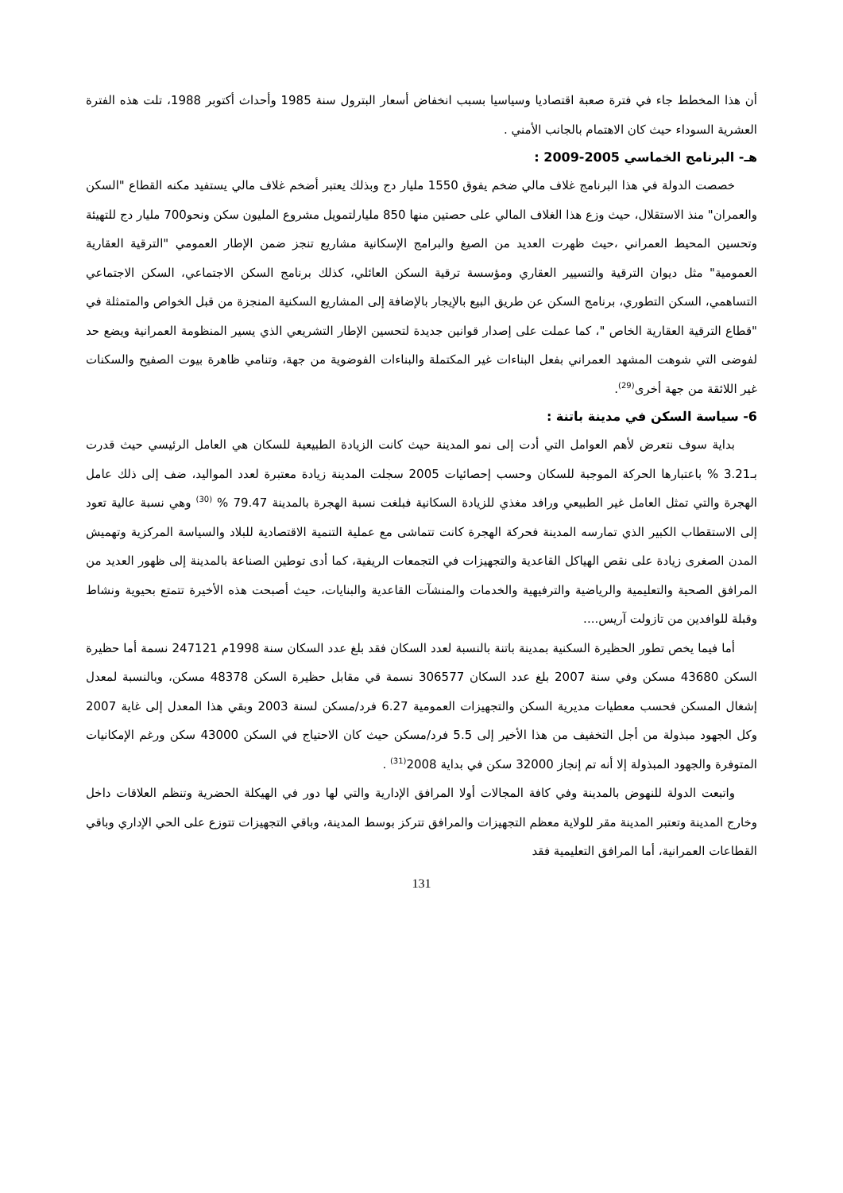أن هذا المخطط جاء في فترة صعبة اقتصاديا وسياسيا بسبب انخفاض أسعار البترول سنة 1985 وأحداث أكتوبر 1988، تلت هذه الفترة العشرية السوداء حيث كان الاهتمام بالجانب الأمني .
هـ- البرنامج الخماسي 2005-2009 :
خصصت الدولة في هذا البرنامج غلاف مالي ضخم يفوق 1550 مليار دج وبذلك يعتبر أضخم غلاف مالي يستفيد مكنه القطاع "السكن والعمران" منذ الاستقلال، حيث وزع هذا الغلاف المالي على حصتين منها 850 مليارلتمويل مشروع المليون سكن ونحو700 مليار دج للتهيئة وتحسين المحيط العمراني ،حيث ظهرت العديد من الصيغ والبرامج الإسكانية مشاريع تنجز ضمن الإطار العمومي "الترقية العقارية العمومية" مثل ديوان الترقية والتسيير العقاري ومؤسسة ترقية السكن العائلي، كذلك برنامج السكن الاجتماعي، السكن الاجتماعي التساهمي، السكن التطوري، برنامج السكن عن طريق البيع بالإيجار بالإضافة إلى المشاريع السكنية المنجزة من قبل الخواص والمتمثلة في "قطاع الترقية العقارية الخاص "، كما عملت على إصدار قوانين جديدة لتحسين الإطار التشريعي الذي يسير المنظومة العمرانية ويضع حد لفوضى التي شوهت المشهد العمراني بفعل البناءات غير المكتملة والبناءات الفوضوية من جهة، وتنامي ظاهرة بيوت الصفيح والسكنات غير اللائقة من جهة أخرى<sup>(29)</sup>.
6- سياسة السكن في مدينة باتنة :
بداية سوف نتعرض لأهم العوامل التي أدت إلى نمو المدينة حيث كانت الزيادة الطبيعية للسكان هي العامل الرئيسي حيث قدرت بـ3.21 % باعتبارها الحركة الموجبة للسكان وحسب إحصائيات 2005 سجلت المدينة زيادة معتبرة لعدد المواليد، ضف إلى ذلك عامل الهجرة والتي تمثل العامل غير الطبيعي ورافد مغذي للزيادة السكانية فبلغت نسبة الهجرة بالمدينة 79.47 % <sup>(30)</sup> وهي نسبة عالية تعود إلى الاستقطاب الكبير الذي تمارسه المدينة فحركة الهجرة كانت تتماشى مع عملية التنمية الاقتصادية للبلاد والسياسة المركزية وتهميش المدن الصغرى زيادة على نقص الهياكل القاعدية والتجهيزات في التجمعات الريفية، كما أدى توطين الصناعة بالمدينة إلى ظهور العديد من المرافق الصحية والتعليمية والرياضية والترفيهية والخدمات والمنشآت القاعدية والبنايات، حيث أصبحت هذه الأخيرة تتمتع بحيوية ونشاط وقبلة للوافدين من تازولت آريس....
أما فيما يخص تطور الحظيرة السكنية بمدينة باتنة بالنسبة لعدد السكان فقد بلغ عدد السكان سنة 1998م 247121 نسمة أما حظيرة السكن 43680 مسكن وفي سنة 2007 بلغ عدد السكان 306577 نسمة قي مقابل حظيرة السكن 48378 مسكن، وبالنسبة لمعدل إشغال المسكن فحسب معطيات مديرية السكن والتجهيزات العمومية 6.27 فرد/مسكن لسنة 2003 وبقي هذا المعدل إلى غاية 2007 وكل الجهود مبذولة من أجل التخفيف من هذا الأخير إلى 5.5 فرد/مسكن حيث كان الاحتياج في السكن 43000 سكن ورغم الإمكانيات المتوفرة والجهود المبذولة إلا أنه تم إنجاز 32000 سكن في بداية 2008<sup>(31)</sup> .
واتبعت الدولة للنهوض بالمدينة وفي كافة المجالات أولا المرافق الإدارية والتي لها دور في الهيكلة الحضرية وتنظم العلاقات داخل وخارج المدينة وتعتبر المدينة مقر للولاية معظم التجهيزات والمرافق تتركز بوسط المدينة، وباقي التجهيزات تتوزع على الحي الإداري وباقي القطاعات العمرانية، أما المرافق التعليمية فقد
131